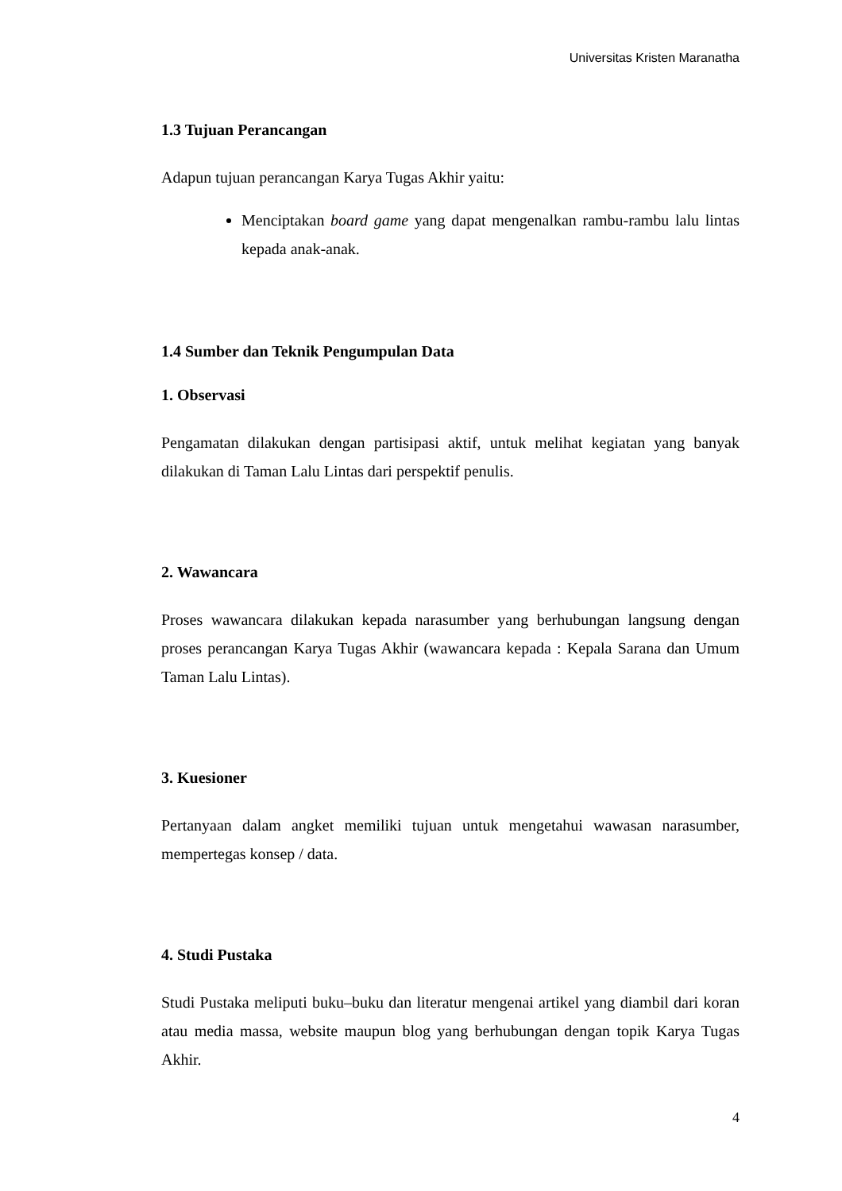Universitas Kristen Maranatha
1.3 Tujuan Perancangan
Adapun tujuan perancangan Karya Tugas Akhir yaitu:
Menciptakan board game yang dapat mengenalkan rambu-rambu lalu lintas kepada anak-anak.
1.4 Sumber dan Teknik Pengumpulan Data
1. Observasi
Pengamatan dilakukan dengan partisipasi aktif, untuk melihat kegiatan yang banyak dilakukan di Taman Lalu Lintas dari perspektif penulis.
2. Wawancara
Proses wawancara dilakukan kepada narasumber yang berhubungan langsung dengan proses perancangan Karya Tugas Akhir (wawancara kepada : Kepala Sarana dan Umum Taman Lalu Lintas).
3. Kuesioner
Pertanyaan dalam angket memiliki tujuan untuk mengetahui wawasan narasumber, mempertegas konsep / data.
4. Studi Pustaka
Studi Pustaka meliputi buku–buku dan literatur mengenai artikel yang diambil dari koran atau media massa, website maupun blog yang berhubungan dengan topik Karya Tugas Akhir.
4